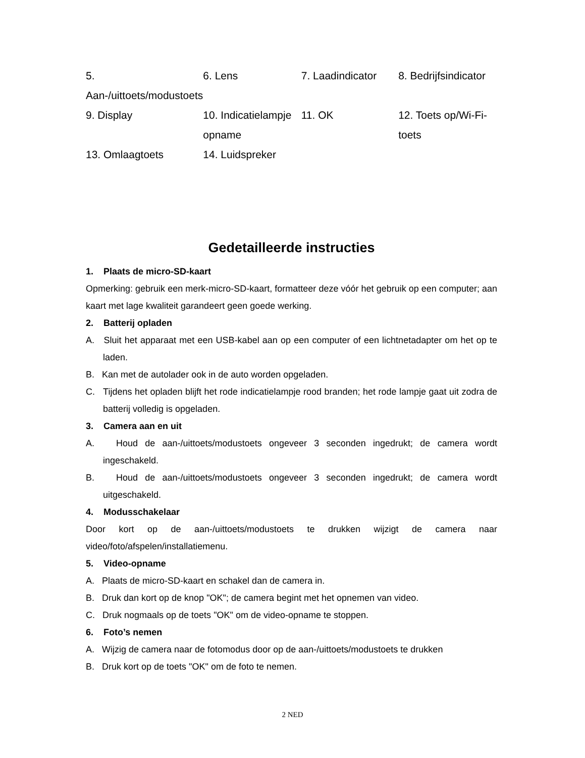| 5. Aan-/uittoets/modustoets | 6. Lens | 7. Laadindicator | 8. Bedrijfsindicator |
| 9. Display | 10. Indicatielampje opname | 11. OK | 12. Toets op/Wi-Fi-toets |
| 13. Omlaagtoets | 14. Luidspreker | | |
Gedetailleerde instructies
1. Plaats de micro-SD-kaart
Opmerking: gebruik een merk-micro-SD-kaart, formatteer deze vóór het gebruik op een computer; aan kaart met lage kwaliteit garandeert geen goede werking.
2. Batterij opladen
A. Sluit het apparaat met een USB-kabel aan op een computer of een lichtnetadapter om het op te laden.
B. Kan met de autolader ook in de auto worden opgeladen.
C. Tijdens het opladen blijft het rode indicatielampje rood branden; het rode lampje gaat uit zodra de batterij volledig is opgeladen.
3. Camera aan en uit
A. Houd de aan-/uittoets/modustoets ongeveer 3 seconden ingedrukt; de camera wordt ingeschakeld.
B. Houd de aan-/uittoets/modustoets ongeveer 3 seconden ingedrukt; de camera wordt uitgeschakeld.
4. Modusschakelaar
Door kort op de aan-/uittoets/modustoets te drukken wijzigt de camera naar video/foto/afspelen/installatiemenu.
5. Video-opname
A. Plaats de micro-SD-kaart en schakel dan de camera in.
B. Druk dan kort op de knop "OK"; de camera begint met het opnemen van video.
C. Druk nogmaals op de toets "OK" om de video-opname te stoppen.
6. Foto’s nemen
A. Wijzig de camera naar de fotomodus door op de aan-/uittoets/modustoets te drukken
B. Druk kort op de toets "OK" om de foto te nemen.
2 NED